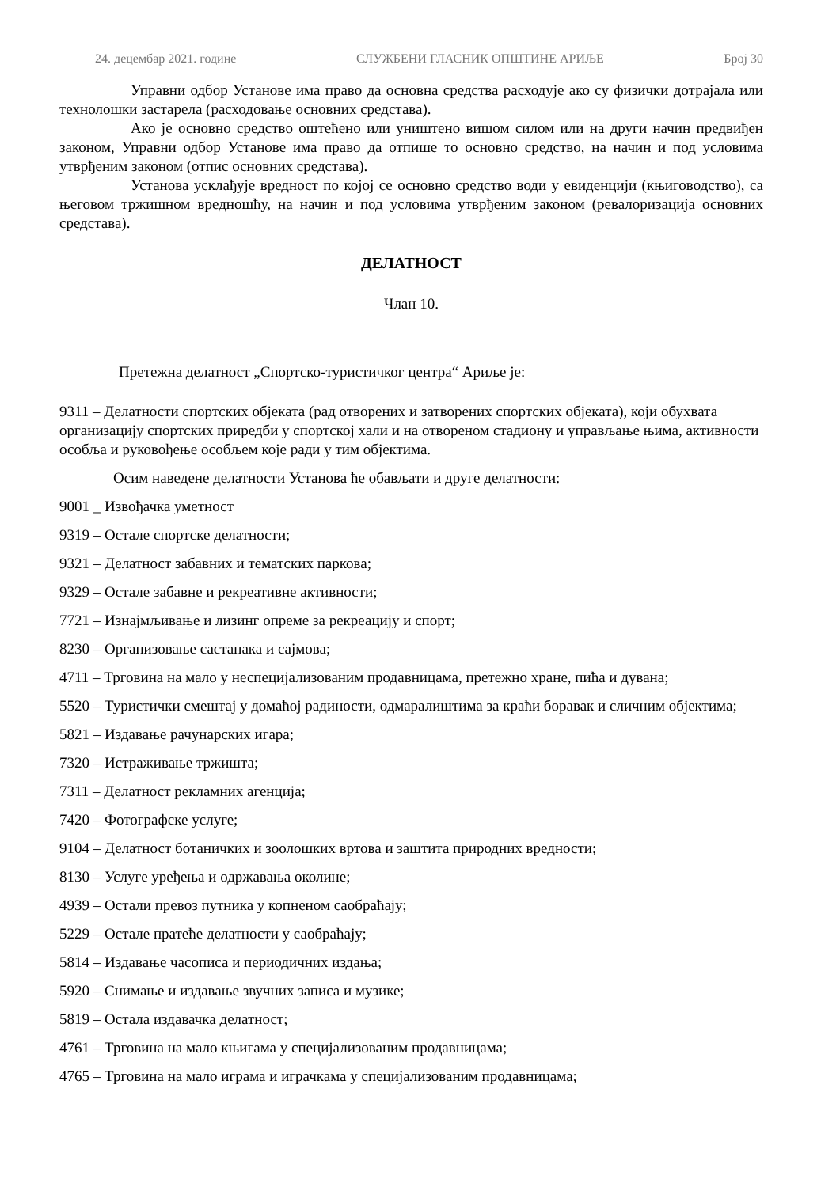24. децембар 2021. године СЛУЖБЕНИ ГЛАСНИК ОПШТИНЕ АРИЉЕ Број 30
Управни одбор Установе има право да основна средства расходује ако су физички дотрајала или технолошки застарела (расходовање основних средстава).
Ако је основно средство оштећено или уништено вишом силом или на други начин предвиђен законом, Управни одбор Установе има право да отпише то основно средство, на начин и под условима утврђеним законом (отпис основних средстава).
Установа усклађује вредност по којој се основно средство води у евиденцији (књиговодство), са његовом тржишном вредношћу, на начин и под условима утврђеним законом (ревалоризација основних средстава).
ДЕЛАТНОСТ
Члан 10.
Претежна делатност „Спортско-туристичког центра“ Ариље је:
9311 – Делатности спортских објеката (рад отворених и затворених спортских објеката), који обухвата организацију спортских приредби у спортској хали и на отвореном стадиону и управљање њима, активности особља и руковођење особљем које ради у тим објектима.
Осим наведене делатности Установа ће обављати и друге делатности:
9001 _ Извођачка уметност
9319 – Остале спортске делатности;
9321 – Делатност забавних и тематских паркова;
9329 – Остале забавне и рекреативне активности;
7721 – Изнајмљивање и лизинг опреме за рекреацију и спорт;
8230 – Организовање састанака и сајмова;
4711 – Трговина на мало у неспецијализованим продавницама, претежно хране, пића и дувана;
5520 – Туристички смештај у домаћој радиности, одмаралиштима за краћи боравак и сличним објектима;
5821 – Издавање рачунарских игара;
7320 – Истраживање тржишта;
7311 – Делатност рекламних агенција;
7420 – Фотографске услуге;
9104 – Делатност ботаничких и зоолошких вртова и заштита природних вредности;
8130 – Услуге уређења и одржавања околине;
4939 – Остали превоз путника у копненом саобраћају;
5229 – Остале пратеће делатности у саобраћају;
5814 – Издавање часописа и периодичних издања;
5920 – Снимање и издавање звучних записа и музике;
5819 – Остала издавачка делатност;
4761 – Трговина на мало књигама у специјализованим продавницама;
4765 – Трговина на мало играма и играчкама у специјализованим продавницама;